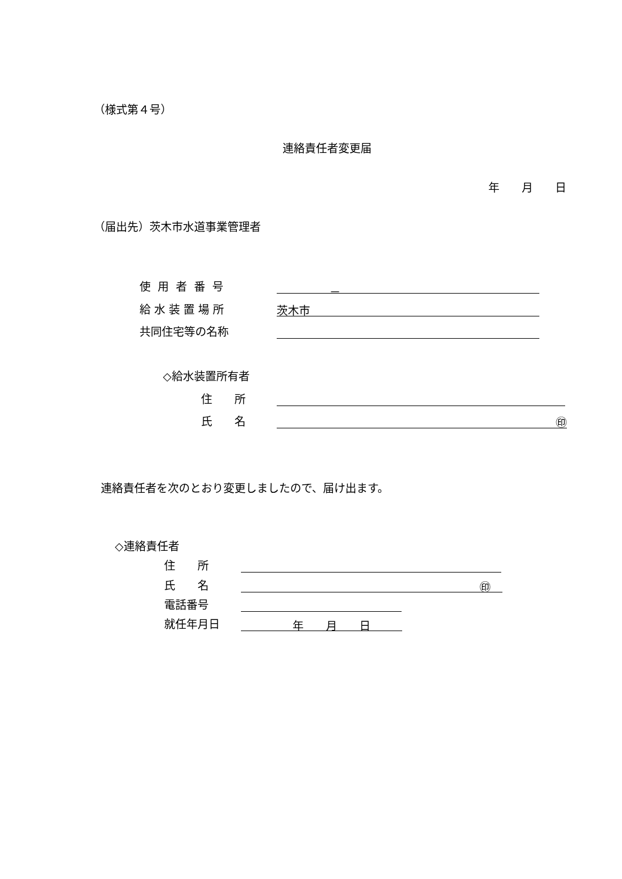（様式第４号）
連絡責任者変更届
年　　月　　日
（届出先）茨木市水道事業管理者
使用者番号 －
給水装置場所 茨木市
共同住宅等の名称
◇給水装置所有者
住　　所
氏　　名 ㊞
連絡責任者を次のとおり変更しましたので、届け出ます。
◇連絡責任者
住　　所
氏　　名 ㊞
電話番号
就任年月日 年　　月　　日